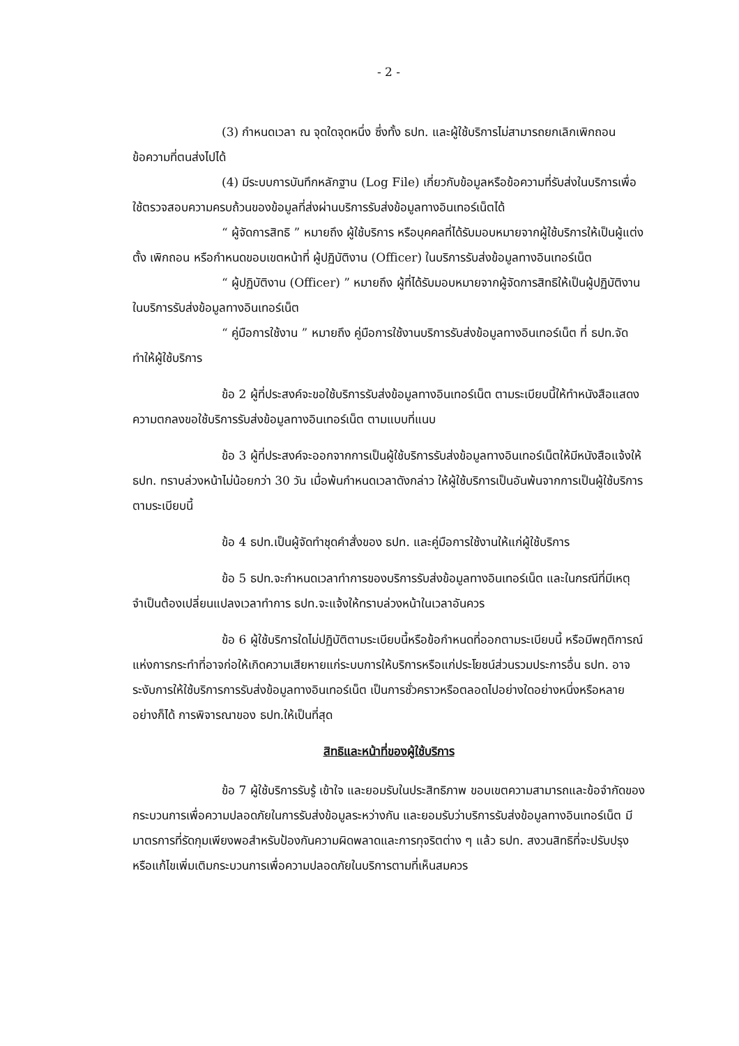- 2 -
(3) กำหนดเวลา ณ จุดใดจุดหนึ่ง ซึ่งทั้ง ธปท. และผู้ใช้บริการไม่สามารถยกเลิกเพิกถอนข้อความที่ตนส่งไปได้
(4) มีระบบการบันทึกหลักฐาน (Log File) เกี่ยวกับข้อมูลหรือข้อความที่รับส่งในบริการเพื่อใช้ตรวจสอบความครบถ้วนของข้อมูลที่ส่งผ่านบริการรับส่งข้อมูลทางอินเทอร์เน็ตได้
“ ผู้จัดการสิทธิ ” หมายถึง ผู้ใช้บริการ หรือบุคคลที่ได้รับมอบหมายจากผู้ใช้บริการให้เป็นผู้แต่งตั้ง เพิกถอน หรือกำหนดขอบเขตหน้าที่ ผู้ปฏิบัติงาน (Officer) ในบริการรับส่งข้อมูลทางอินเทอร์เน็ต
“ ผู้ปฏิบัติงาน (Officer) ” หมายถึง ผู้ที่ได้รับมอบหมายจากผู้จัดการสิทธิให้เป็นผู้ปฏิบัติงานในบริการรับส่งข้อมูลทางอินเทอร์เน็ต
“ คู่มือการใช้งาน ” หมายถึง คู่มือการใช้งานบริการรับส่งข้อมูลทางอินเทอร์เน็ต ที่ ธปท.จัดทำให้ผู้ใช้บริการ
ข้อ 2 ผู้ที่ประสงค์จะขอใช้บริการรับส่งข้อมูลทางอินเทอร์เน็ต ตามระเบียบนี้ให้ทำหนังสือแสดงความตกลงขอใช้บริการรับส่งข้อมูลทางอินเทอร์เน็ต ตามแบบที่แนบ
ข้อ 3 ผู้ที่ประสงค์จะออกจากการเป็นผู้ใช้บริการรับส่งข้อมูลทางอินเทอร์เน็ตให้มีหนังสือแจ้งให้ ธปท. ทราบล่วงหน้าไม่น้อยกว่า 30 วัน เมื่อพ้นกำหนดเวลาดังกล่าว ให้ผู้ใช้บริการเป็นอันพ้นจากการเป็นผู้ใช้บริการตามระเบียบนี้
ข้อ 4 ธปท.เป็นผู้จัดทำชุดคำสั่งของ ธปท. และคู่มือการใช้งานให้แก่ผู้ใช้บริการ
ข้อ 5 ธปท.จะกำหนดเวลาทำการของบริการรับส่งข้อมูลทางอินเทอร์เน็ต และในกรณีที่มีเหตุจำเป็นต้องเปลี่ยนแปลงเวลาทำการ ธปท.จะแจ้งให้ทราบล่วงหน้าในเวลาอันควร
ข้อ 6 ผู้ใช้บริการใดไม่ปฏิบัติตามระเบียบนี้หรือข้อกำหนดที่ออกตามระเบียบนี้ หรือมีพฤติการณ์แห่งการกระทำที่อาจก่อให้เกิดความเสียหายแก่ระบบการให้บริการหรือแก่ประโยชน์ส่วนรวมประการอื่น ธปท. อาจระงับการให้ใช้บริการการรับส่งข้อมูลทางอินเทอร์เน็ต เป็นการชั่วคราวหรือตลอดไปอย่างใดอย่างหนึ่งหรือหลายอย่างก็ได้ การพิจารณาของ ธปท.ให้เป็นที่สุด
สิทธิและหน้าที่ของผู้ใช้บริการ
ข้อ 7 ผู้ใช้บริการรับรู้ เข้าใจ และยอมรับในประสิทธิภาพ ขอบเขตความสามารถและข้อจำกัดของกระบวนการเพื่อความปลอดภัยในการรับส่งข้อมูลระหว่างกัน และยอมรับว่าบริการรับส่งข้อมูลทางอินเทอร์เน็ต มีมาตรการที่รัดกุมเพียงพอสำหรับป้องกันความผิดพลาดและการทุจริตต่าง ๆ แล้ว ธปท. สงวนสิทธิที่จะปรับปรุงหรือแก้ไขเพิ่มเติมกระบวนการเพื่อความปลอดภัยในบริการตามที่เห็นสมควร